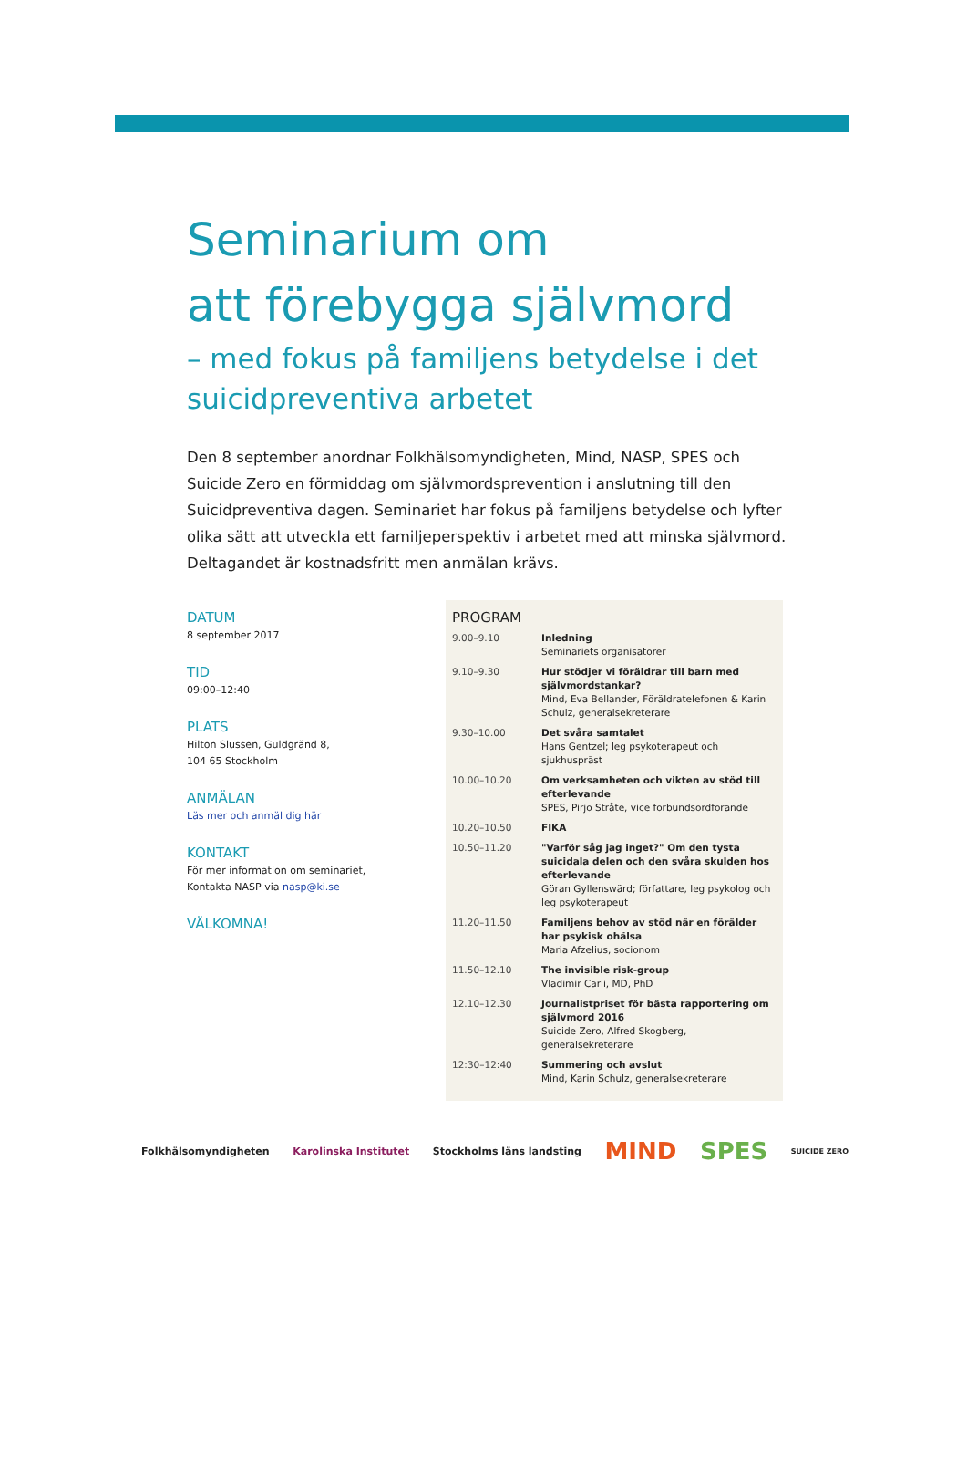Seminarium om
att förebygga självmord
– med fokus på familjens betydelse i det suicidpreventiva arbetet
Den 8 september anordnar Folkhälsomyndigheten, Mind, NASP, SPES och Suicide Zero en förmiddag om självmordsprevention i anslutning till den Suicidpreventiva dagen. Seminariet har fokus på familjens betydelse och lyfter olika sätt att utveckla ett familjeperspektiv i arbetet med att minska självmord.
Deltagandet är kostnadsfritt men anmälan krävs.
DATUM
8 september 2017
TID
09:00–12:40
PLATS
Hilton Slussen, Guldgränd 8,
104 65 Stockholm
ANMÄLAN
Läs mer och anmäl dig här
KONTAKT
För mer information om seminariet,
Kontakta NASP via nasp@ki.se
VÄLKOMNA!
PROGRAM
| 9.00–9.10 | Inledning Seminariets organisatörer |
| 9.10–9.30 | Hur stödjer vi föräldrar till barn med självmordstankar? Mind, Eva Bellander, Föräldratelefonen & Karin Schulz, generalsekreterare |
| 9.30–10.00 | Det svåra samtalet Hans Gentzel; leg psykoterapeut och sjukhuspräst |
| 10.00–10.20 | Om verksamheten och vikten av stöd till efterlevande SPES, Pirjo Stråte, vice förbundsordförande |
| 10.20–10.50 | FIKA |
| 10.50–11.20 | "Varför såg jag inget?" Om den tysta suicidala delen och den svåra skulden hos efterlevande Göran Gyllenswärd; författare, leg psykolog och leg psykoterapeut |
| 11.20–11.50 | Familjens behov av stöd när en förälder har psykisk ohälsa Maria Afzelius, socionom |
| 11.50–12.10 | The invisible risk-group Vladimir Carli, MD, PhD |
| 12.10–12.30 | Journalistpriset för bästa rapportering om självmord 2016 Suicide Zero, Alfred Skogberg, generalsekreterare |
| 12:30–12:40 | Summering och avslut Mind, Karin Schulz, generalsekreterare |
Folkhälsomyndigheten Karolinska Institutet Stockholms läns landsting MIND SPES SUICIDE ZERO